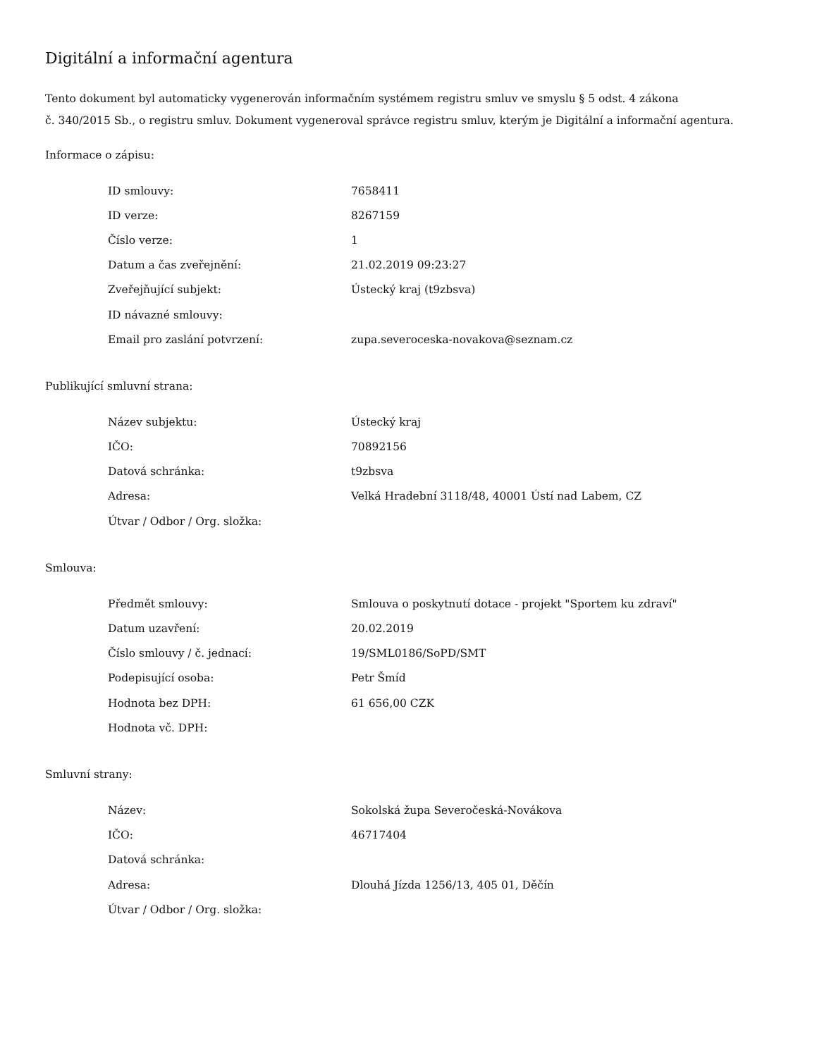Digitální a informační agentura
Tento dokument byl automaticky vygenerován informačním systémem registru smluv ve smyslu § 5 odst. 4 zákona
č. 340/2015 Sb., o registru smluv. Dokument vygeneroval správce registru smluv, kterým je Digitální a informační agentura.
Informace o zápisu:
| ID smlouvy: | 7658411 |
| ID verze: | 8267159 |
| Číslo verze: | 1 |
| Datum a čas zveřejnění: | 21.02.2019 09:23:27 |
| Zveřejňující subjekt: | Ústecký kraj (t9zbsva) |
| ID návazné smlouvy: | |
| Email pro zaslání potvrzení: | zupa.severoceska-novakova@seznam.cz |
Publikující smluvní strana:
| Název subjektu: | Ústecký kraj |
| IČO: | 70892156 |
| Datová schránka: | t9zbsva |
| Adresa: | Velká Hradební 3118/48, 40001 Ústí nad Labem, CZ |
| Útvar / Odbor / Org. složka: | |
Smlouva:
| Předmět smlouvy: | Smlouva o poskytnutí dotace - projekt "Sportem ku zdraví" |
| Datum uzavření: | 20.02.2019 |
| Číslo smlouvy / č. jednací: | 19/SML0186/SoPD/SMT |
| Podepisující osoba: | Petr Šmíd |
| Hodnota bez DPH: | 61 656,00 CZK |
| Hodnota vč. DPH: | |
Smluvní strany:
| Název: | Sokolská župa Severočeská-Novákova |
| IČO: | 46717404 |
| Datová schránka: | |
| Adresa: | Dlouhá Jízda 1256/13, 405 01, Děčín |
| Útvar / Odbor / Org. složka: | |